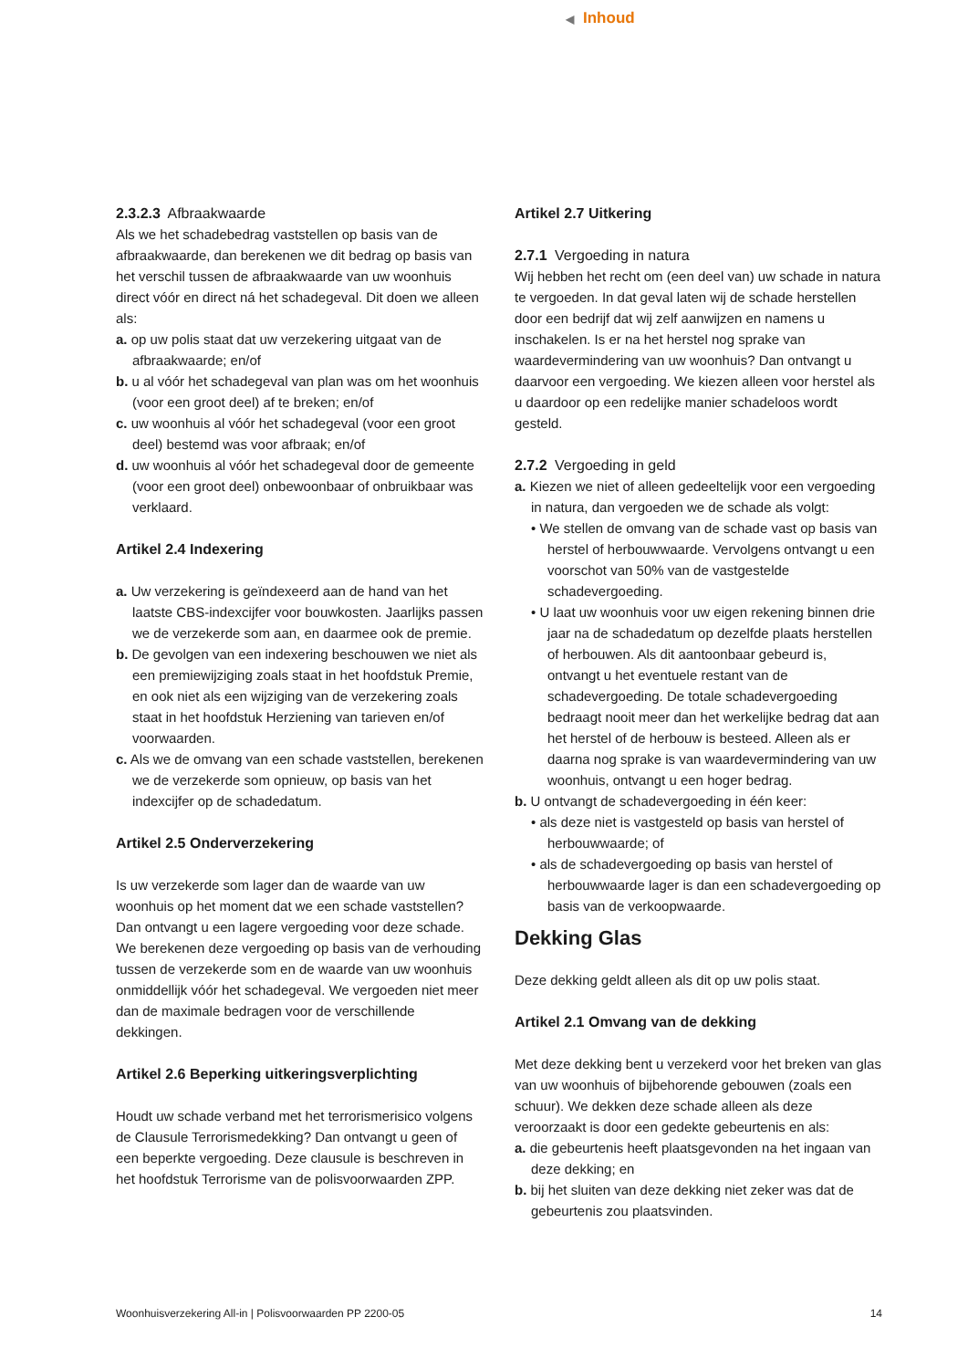◀ Inhoud
2.3.2.3 Afbraakwaarde
Als we het schadebedrag vaststellen op basis van de afbraakwaarde, dan berekenen we dit bedrag op basis van het verschil tussen de afbraakwaarde van uw woonhuis direct vóór en direct ná het schadegeval. Dit doen we alleen als:
a. op uw polis staat dat uw verzekering uitgaat van de afbraakwaarde; en/of
b. u al vóór het schadegeval van plan was om het woonhuis (voor een groot deel) af te breken; en/of
c. uw woonhuis al vóór het schadegeval (voor een groot deel) bestemd was voor afbraak; en/of
d. uw woonhuis al vóór het schadegeval door de gemeente (voor een groot deel) onbewoonbaar of onbruikbaar was verklaard.
Artikel 2.4 Indexering
a. Uw verzekering is geïndexeerd aan de hand van het laatste CBS-indexcijfer voor bouwkosten. Jaarlijks passen we de verzekerde som aan, en daarmee ook de premie.
b. De gevolgen van een indexering beschouwen we niet als een premiewijziging zoals staat in het hoofdstuk Premie, en ook niet als een wijziging van de verzekering zoals staat in het hoofdstuk Herziening van tarieven en/of voorwaarden.
c. Als we de omvang van een schade vaststellen, berekenen we de verzekerde som opnieuw, op basis van het indexcijfer op de schadedatum.
Artikel 2.5 Onderverzekering
Is uw verzekerde som lager dan de waarde van uw woonhuis op het moment dat we een schade vaststellen? Dan ontvangt u een lagere vergoeding voor deze schade. We berekenen deze vergoeding op basis van de verhouding tussen de verzekerde som en de waarde van uw woonhuis onmiddellijk vóór het schadegeval. We vergoeden niet meer dan de maximale bedragen voor de verschillende dekkingen.
Artikel 2.6 Beperking uitkeringsverplichting
Houdt uw schade verband met het terrorismerisico volgens de Clausule Terrorismedekking? Dan ontvangt u geen of een beperkte vergoeding. Deze clausule is beschreven in het hoofdstuk Terrorisme van de polisvoorwaarden ZPP.
Artikel 2.7 Uitkering
2.7.1 Vergoeding in natura
Wij hebben het recht om (een deel van) uw schade in natura te vergoeden. In dat geval laten wij de schade herstellen door een bedrijf dat wij zelf aanwijzen en namens u inschakelen. Is er na het herstel nog sprake van waardevermindering van uw woonhuis? Dan ontvangt u daarvoor een vergoeding. We kiezen alleen voor herstel als u daardoor op een redelijke manier schadeloos wordt gesteld.
2.7.2 Vergoeding in geld
a. Kiezen we niet of alleen gedeeltelijk voor een vergoeding in natura, dan vergoeden we de schade als volgt:
• We stellen de omvang van de schade vast op basis van herstel of herbouwwaarde. Vervolgens ontvangt u een voorschot van 50% van de vastgestelde schadevergoeding.
• U laat uw woonhuis voor uw eigen rekening binnen drie jaar na de schadedatum op dezelfde plaats herstellen of herbouwen. Als dit aantoonbaar gebeurd is, ontvangt u het eventuele restant van de schadevergoeding. De totale schadevergoeding bedraagt nooit meer dan het werkelijke bedrag dat aan het herstel of de herbouw is besteed. Alleen als er daarna nog sprake is van waardevermindering van uw woonhuis, ontvangt u een hoger bedrag.
b. U ontvangt de schadevergoeding in één keer:
• als deze niet is vastgesteld op basis van herstel of herbouwwaarde; of
• als de schadevergoeding op basis van herstel of herbouwwaarde lager is dan een schadevergoeding op basis van de verkoopwaarde.
Dekking Glas
Deze dekking geldt alleen als dit op uw polis staat.
Artikel 2.1 Omvang van de dekking
Met deze dekking bent u verzekerd voor het breken van glas van uw woonhuis of bijbehorende gebouwen (zoals een schuur). We dekken deze schade alleen als deze veroorzaakt is door een gedekte gebeurtenis en als:
a. die gebeurtenis heeft plaatsgevonden na het ingaan van deze dekking; en
b. bij het sluiten van deze dekking niet zeker was dat de gebeurtenis zou plaatsvinden.
Woonhuisverzekering All-in | Polisvoorwaarden PP 2200-05 14